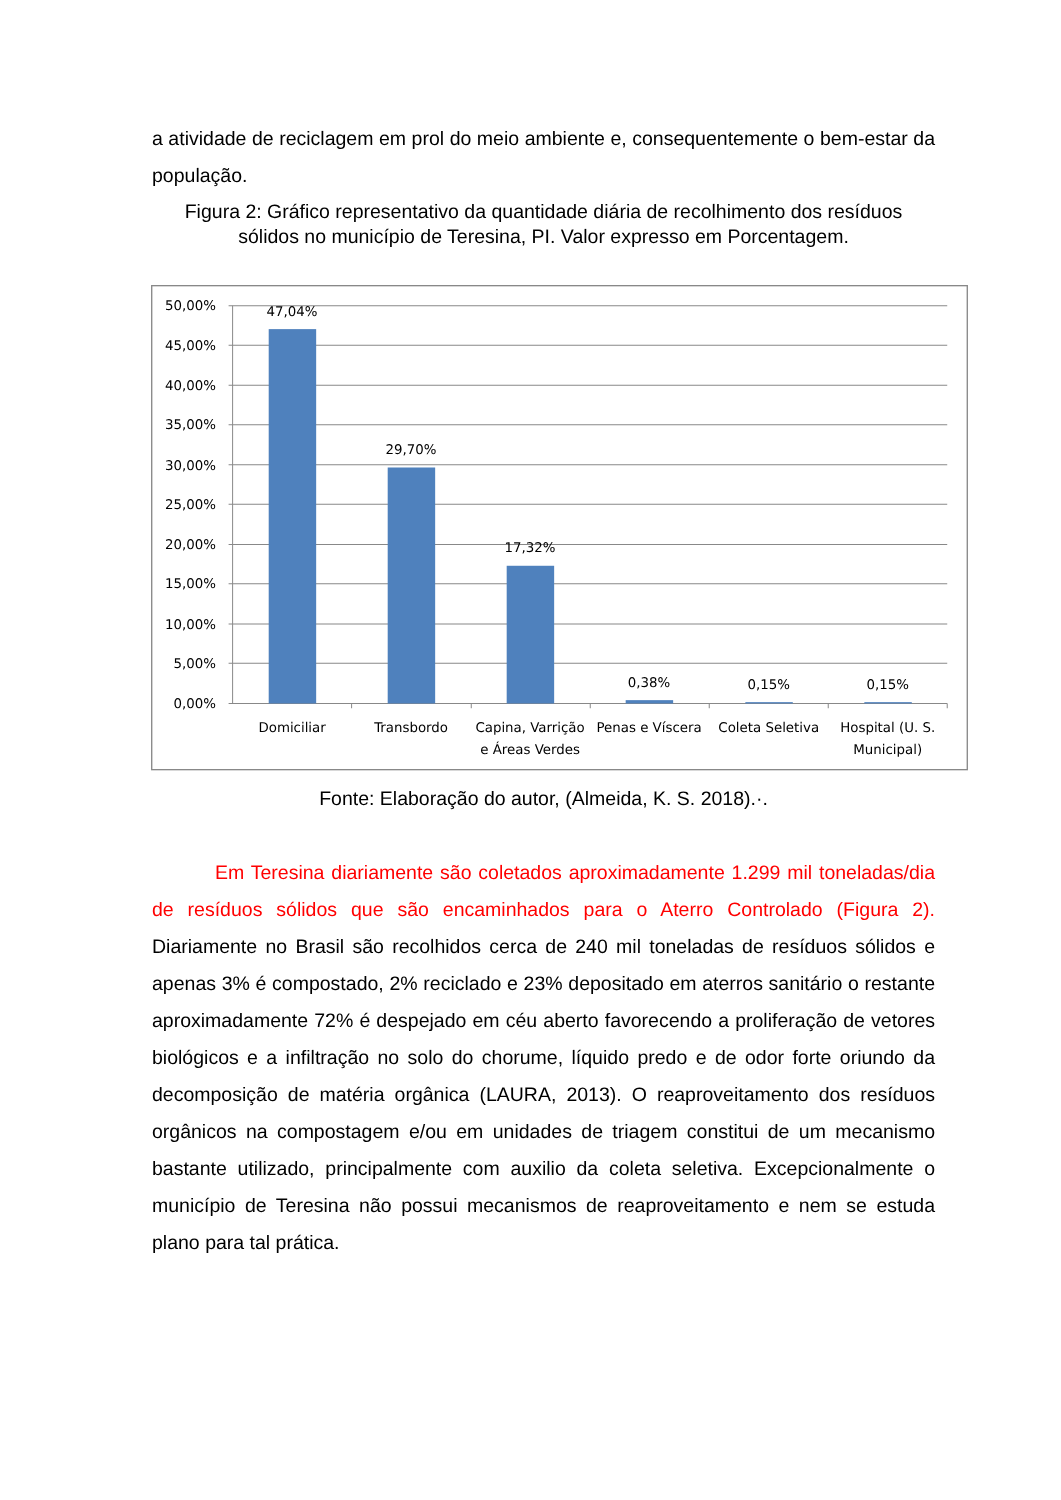a atividade de reciclagem em prol do meio ambiente e, consequentemente o bem-estar da população.
Figura 2: Gráfico representativo da quantidade diária de recolhimento dos resíduos sólidos no município de Teresina, PI. Valor expresso em Porcentagem.
50,00%
45,00%
40,00%
35,00%
30,00%
25,00%
20,00%
15,00%
10,00%
5,00%
0,00%
47,04%
29,70%
17,32%
0,38%
0,15%
0,15%
Domiciliar
Transbordo
Capina, Varrição
e Áreas Verdes
Penas e Víscera
Coleta Seletiva
Hospital (U. S.
Municipal)
Fonte: Elaboração do autor, (Almeida, K. S. 2018).·.
Em Teresina diariamente são coletados aproximadamente 1.299 mil toneladas/dia de resíduos sólidos que são encaminhados para o Aterro Controlado (Figura 2). Diariamente no Brasil são recolhidos cerca de 240 mil toneladas de resíduos sólidos e apenas 3% é compostado, 2% reciclado e 23% depositado em aterros sanitário o restante aproximadamente 72% é despejado em céu aberto favorecendo a proliferação de vetores biológicos e a infiltração no solo do chorume, líquido predo e de odor forte oriundo da decomposição de matéria orgânica (LAURA, 2013). O reaproveitamento dos resíduos orgânicos na compostagem e/ou em unidades de triagem constitui de um mecanismo bastante utilizado, principalmente com auxilio da coleta seletiva. Excepcionalmente o município de Teresina não possui mecanismos de reaproveitamento e nem se estuda plano para tal prática.